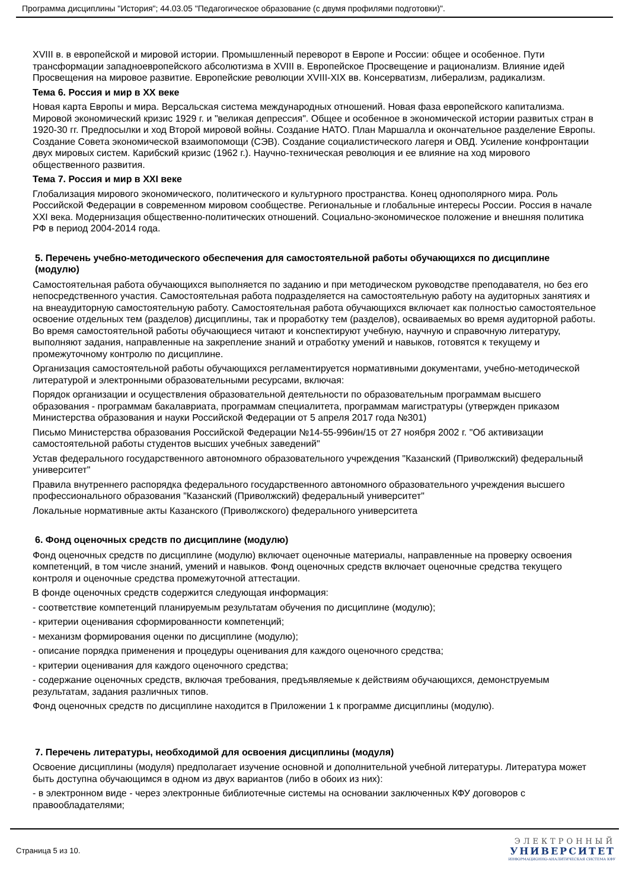Программа дисциплины "История"; 44.03.05 "Педагогическое образование (с двумя профилями подготовки)".
XVIII в. в европейской и мировой истории. Промышленный переворот в Европе и России: общее и особенное. Пути трансформации западноевропейского абсолютизма в XVIII в. Европейское Просвещение и рационализм. Влияние идей Просвещения на мировое развитие. Европейские революции XVIII-XIX вв. Консерватизм, либерализм, радикализм.
Тема 6. Россия и мир в XX веке
Новая карта Европы и мира. Версальская система международных отношений. Новая фаза европейского капитализма. Мировой экономический кризис 1929 г. и "великая депрессия". Общее и особенное в экономической истории развитых стран в 1920-30 гг. Предпосылки и ход Второй мировой войны. Создание НАТО. План Маршалла и окончательное разделение Европы. Создание Совета экономической взаимопомощи (СЭВ). Создание социалистического лагеря и ОВД. Усиление конфронтации двух мировых систем. Карибский кризис (1962 г.). Научно-техническая революция и ее влияние на ход мирового общественного развития.
Тема 7. Россия и мир в XXI веке
Глобализация мирового экономического, политического и культурного пространства. Конец однополярного мира. Роль Российской Федерации в современном мировом сообществе. Региональные и глобальные интересы России. Россия в начале XXI века. Модернизация общественно-политических отношений. Социально-экономическое положение и внешняя политика РФ в период 2004-2014 года.
5. Перечень учебно-методического обеспечения для самостоятельной работы обучающихся по дисциплине (модулю)
Самостоятельная работа обучающихся выполняется по заданию и при методическом руководстве преподавателя, но без его непосредственного участия. Самостоятельная работа подразделяется на самостоятельную работу на аудиторных занятиях и на внеаудиторную самостоятельную работу. Самостоятельная работа обучающихся включает как полностью самостоятельное освоение отдельных тем (разделов) дисциплины, так и проработку тем (разделов), осваиваемых во время аудиторной работы. Во время самостоятельной работы обучающиеся читают и конспектируют учебную, научную и справочную литературу, выполняют задания, направленные на закрепление знаний и отработку умений и навыков, готовятся к текущему и промежуточному контролю по дисциплине.
Организация самостоятельной работы обучающихся регламентируется нормативными документами, учебно-методической литературой и электронными образовательными ресурсами, включая:
Порядок организации и осуществления образовательной деятельности по образовательным программам высшего образования - программам бакалавриата, программам специалитета, программам магистратуры (утвержден приказом Министерства образования и науки Российской Федерации от 5 апреля 2017 года №301)
Письмо Министерства образования Российской Федерации №14-55-996ин/15 от 27 ноября 2002 г. "Об активизации самостоятельной работы студентов высших учебных заведений"
Устав федерального государственного автономного образовательного учреждения "Казанский (Приволжский) федеральный университет"
Правила внутреннего распорядка федерального государственного автономного образовательного учреждения высшего профессионального образования "Казанский (Приволжский) федеральный университет"
Локальные нормативные акты Казанского (Приволжского) федерального университета
6. Фонд оценочных средств по дисциплине (модулю)
Фонд оценочных средств по дисциплине (модулю) включает оценочные материалы, направленные на проверку освоения компетенций, в том числе знаний, умений и навыков. Фонд оценочных средств включает оценочные средства текущего контроля и оценочные средства промежуточной аттестации.
В фонде оценочных средств содержится следующая информация:
- соответствие компетенций планируемым результатам обучения по дисциплине (модулю);
- критерии оценивания сформированности компетенций;
- механизм формирования оценки по дисциплине (модулю);
- описание порядка применения и процедуры оценивания для каждого оценочного средства;
- критерии оценивания для каждого оценочного средства;
- содержание оценочных средств, включая требования, предъявляемые к действиям обучающихся, демонструемым результатам, задания различных типов.
Фонд оценочных средств по дисциплине находится в Приложении 1 к программе дисциплины (модулю).
7. Перечень литературы, необходимой для освоения дисциплины (модуля)
Освоение дисциплины (модуля) предполагает изучение основной и дополнительной учебной литературы. Литература может быть доступна обучающимся в одном из двух вариантов (либо в обоих из них):
- в электронном виде - через электронные библиотечные системы на основании заключенных КФУ договоров с правообладателями;
Страница 5 из 10.
ЭЛЕКТРОННЫЙ
УНИВЕРСИТЕТ
ИНФОРМАЦИОННО-АНАЛИТИЧЕСКАЯ СИСТЕМА КФУ